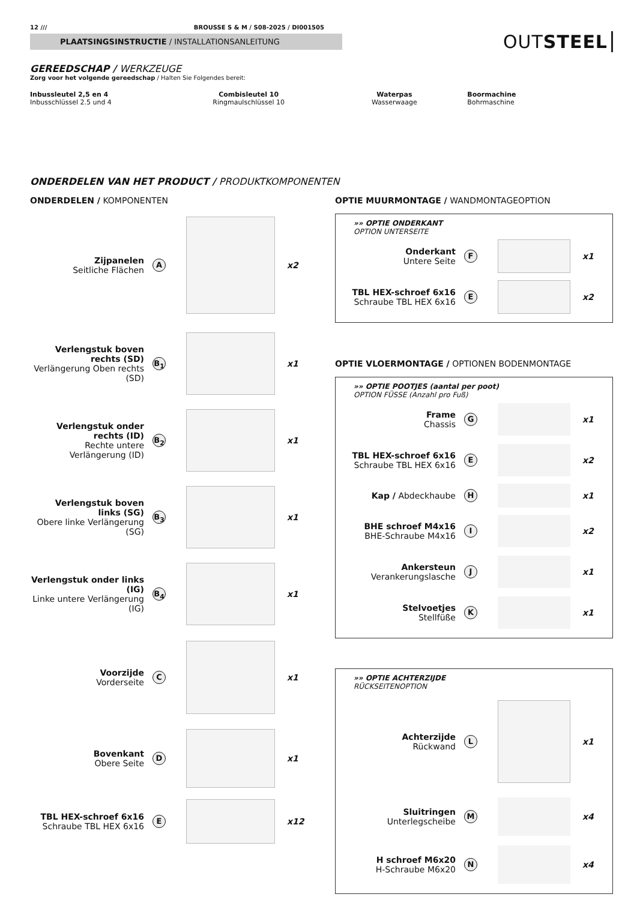12 /// BROUSSE S & M / S08-2025 / DI001505
PLAATSINGSINSTRUCTIE / INSTALLATIONSANLEITUNG
OUTSTEEL
GEREEDSCHAP / WERKZEUGE
Zorg voor het volgende gereedschap / Halten Sie Folgendes bereit:
Inbussleutel 2,5 en 4
Inbusschlüssel 2.5 und 4
Combisleutel 10
Ringmaulschlüssel 10
Waterpas
Wasserwaage
Boormachine
Bohrmaschine
ONDERDELEN VAN HET PRODUCT / PRODUKTKOMPONENTEN
ONDERDELEN / KOMPONENTEN
Zijpanelen
Seitliche Flächen
A
x2
Verlengstuk boven rechts (SD)
Verlängerung Oben rechts (SD)
B<sub>1</sub>
x1
Verlengstuk onder rechts (ID)
Rechte untere Verlängerung (ID)
B<sub>2</sub>
x1
Verlengstuk boven links (SG)
Obere linke Verlängerung (SG)
B<sub>3</sub>
x1
Verlengstuk onder links (IG)
Linke untere Verlängerung (IG)
B<sub>4</sub>
x1
Voorzijde
Vorderseite
C
x1
Bovenkant
Obere Seite
D
x1
TBL HEX-schroef 6x16
Schraube TBL HEX 6x16
E
x12
OPTIE MUURMONTAGE / WANDMONTAGEOPTION
»» OPTIE ONDERKANT
OPTION UNTERSEITE
Onderkant
Untere Seite
F
x1
TBL HEX-schroef 6x16
Schraube TBL HEX 6x16
E
x2
OPTIE VLOERMONTAGE / OPTIONEN BODENMONTAGE
»» OPTIE POOTJES (aantal per poot)
OPTION FÜSSE (Anzahl pro Fuß)
Frame
Chassis
G
x1
TBL HEX-schroef 6x16
Schraube TBL HEX 6x16
E
x2
Kap / Abdeckhaube
H
x1
BHE schroef M4x16
BHE-Schraube M4x16
I
x2
Ankersteun
Verankerungslasche
J
x1
Stelvoetjes
Stellfüße
K
x1
»» OPTIE ACHTERZIJDE
RÜCKSEITENOPTION
Achterzijde
Rückwand
L
x1
Sluitringen
Unterlegscheibe
M
x4
H schroef M6x20
H-Schraube M6x20
N
x4